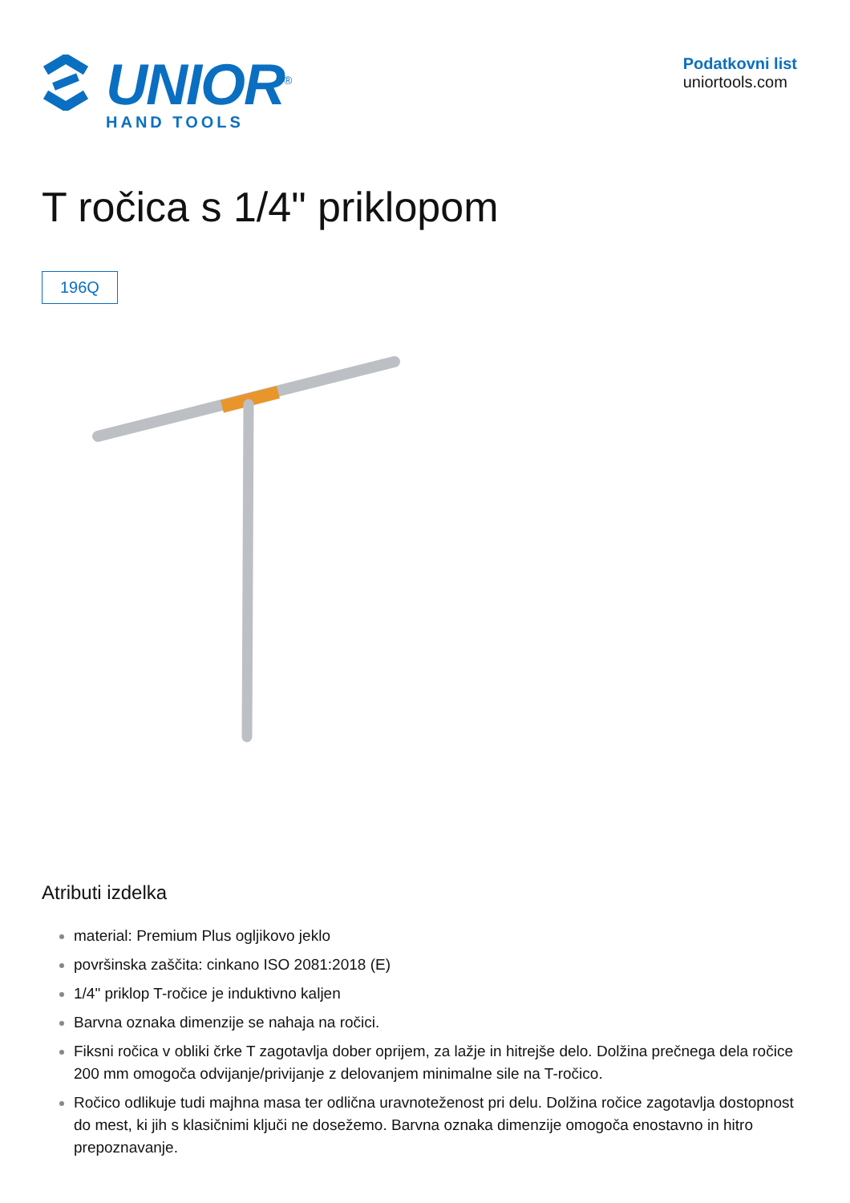UNIOR<sup>®</sup>
HAND TOOLS
Podatkovni list
uniortools.com
T ročica s 1/4" priklopom
196Q
Atributi izdelka
material: Premium Plus ogljikovo jeklo
površinska zaščita: cinkano ISO 2081:2018 (E)
1/4" priklop T-ročice je induktivno kaljen
Barvna oznaka dimenzije se nahaja na ročici.
Fiksni ročica v obliki črke T zagotavlja dober oprijem, za lažje in hitrejše delo. Dolžina prečnega dela ročice 200 mm omogoča odvijanje/privijanje z delovanjem minimalne sile na T-ročico.
Ročico odlikuje tudi majhna masa ter odlična uravnoteženost pri delu. Dolžina ročice zagotavlja dostopnost do mest, ki jih s klasičnimi ključi ne dosežemo. Barvna oznaka dimenzije omogoča enostavno in hitro prepoznavanje.